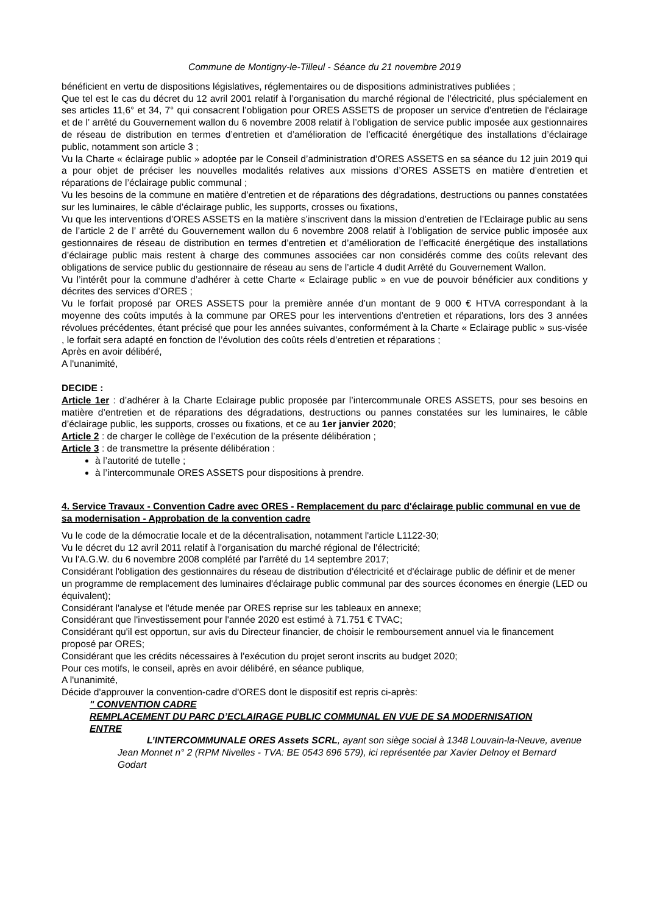Commune de Montigny-le-Tilleul - Séance du 21 novembre 2019
bénéficient en vertu de dispositions législatives, réglementaires ou de dispositions administratives publiées ;
Que tel est le cas du décret du 12 avril 2001 relatif à l’organisation du marché régional de l’électricité, plus spécialement en ses articles 11,6° et 34, 7° qui consacrent l’obligation pour ORES ASSETS de proposer un service d'entretien de l'éclairage et de l’ arrêté du Gouvernement wallon du 6 novembre 2008 relatif à l’obligation de service public imposée aux gestionnaires de réseau de distribution en termes d’entretien et d’amélioration de l’efficacité énergétique des installations d’éclairage public, notamment son article 3 ;
Vu la Charte « éclairage public » adoptée par le Conseil d’administration d’ORES ASSETS en sa séance du 12 juin 2019 qui a pour objet de préciser les nouvelles modalités relatives aux missions d’ORES ASSETS en matière d’entretien et réparations de l’éclairage public communal ;
Vu les besoins de la commune en matière d’entretien et de réparations des dégradations, destructions ou pannes constatées sur les luminaires, le câble d’éclairage public, les supports, crosses ou fixations,
Vu que les interventions d’ORES ASSETS en la matière s’inscrivent dans la mission d’entretien de l’Eclairage public au sens de l’article 2 de l’ arrêté du Gouvernement wallon du 6 novembre 2008 relatif à l’obligation de service public imposée aux gestionnaires de réseau de distribution en termes d’entretien et d’amélioration de l’efficacité énergétique des installations d’éclairage public mais restent à charge des communes associées car non considérés comme des coûts relevant des obligations de service public du gestionnaire de réseau au sens de l’article 4 dudit Arrêté du Gouvernement Wallon.
Vu l’intérêt pour la commune d’adhérer à cette Charte « Eclairage public » en vue de pouvoir bénéficier aux conditions y décrites des services d’ORES ;
Vu le forfait proposé par ORES ASSETS pour la première année d’un montant de 9 000 € HTVA correspondant à la moyenne des coûts imputés à la commune par ORES pour les interventions d’entretien et réparations, lors des 3 années révolues précédentes, étant précisé que pour les années suivantes, conformément à la Charte « Eclairage public » sus-visée , le forfait sera adapté en fonction de l’évolution des coûts réels d’entretien et réparations ;
Après en avoir délibéré,
A l'unanimité,
DECIDE :
Article 1er : d’adhérer à la Charte Eclairage public proposée par l’intercommunale ORES ASSETS, pour ses besoins en matière d’entretien et de réparations des dégradations, destructions ou pannes constatées sur les luminaires, le câble d’éclairage public, les supports, crosses ou fixations, et ce au 1er janvier 2020;
Article 2 : de charger le collège de l’exécution de la présente délibération ;
Article 3 : de transmettre la présente délibération :
à l’autorité de tutelle ;
à l’intercommunale ORES ASSETS pour dispositions à prendre.
4. Service Travaux - Convention Cadre avec ORES - Remplacement du parc d'éclairage public communal en vue de sa modernisation - Approbation de la convention cadre
Vu le code de la démocratie locale et de la décentralisation, notamment l'article L1122-30;
Vu le décret du 12 avril 2011 relatif à l'organisation du marché régional de l'électricité;
Vu l'A.G.W. du 6 novembre 2008 complété par l'arrêté du 14 septembre 2017;
Considérant l'obligation des gestionnaires du réseau de distribution d'électricité et d'éclairage public de définir et de mener un programme de remplacement des luminaires d'éclairage public communal par des sources économes en énergie (LED ou équivalent);
Considérant l'analyse et l'étude menée par ORES reprise sur les tableaux en annexe;
Considérant que l'investissement pour l'année 2020 est estimé à 71.751 € TVAC;
Considérant qu'il est opportun, sur avis du Directeur financier, de choisir le remboursement annuel via le financement proposé par ORES;
Considérant que les crédits nécessaires à l'exécution du projet seront inscrits au budget 2020;
Pour ces motifs, le conseil, après en avoir délibéré, en séance publique,
A l'unanimité,
Décide d'approuver la convention-cadre d'ORES dont le dispositif est repris ci-après:
" CONVENTION CADRE
REMPLACEMENT DU PARC D’ECLAIRAGE PUBLIC COMMUNAL EN VUE DE SA MODERNISATION
ENTRE
L’INTERCOMMUNALE ORES Assets SCRL, ayant son siège social à 1348 Louvain-la-Neuve, avenue Jean Monnet n° 2 (RPM Nivelles - TVA: BE 0543 696 579), ici représentée par Xavier Delnoy et Bernard Godart